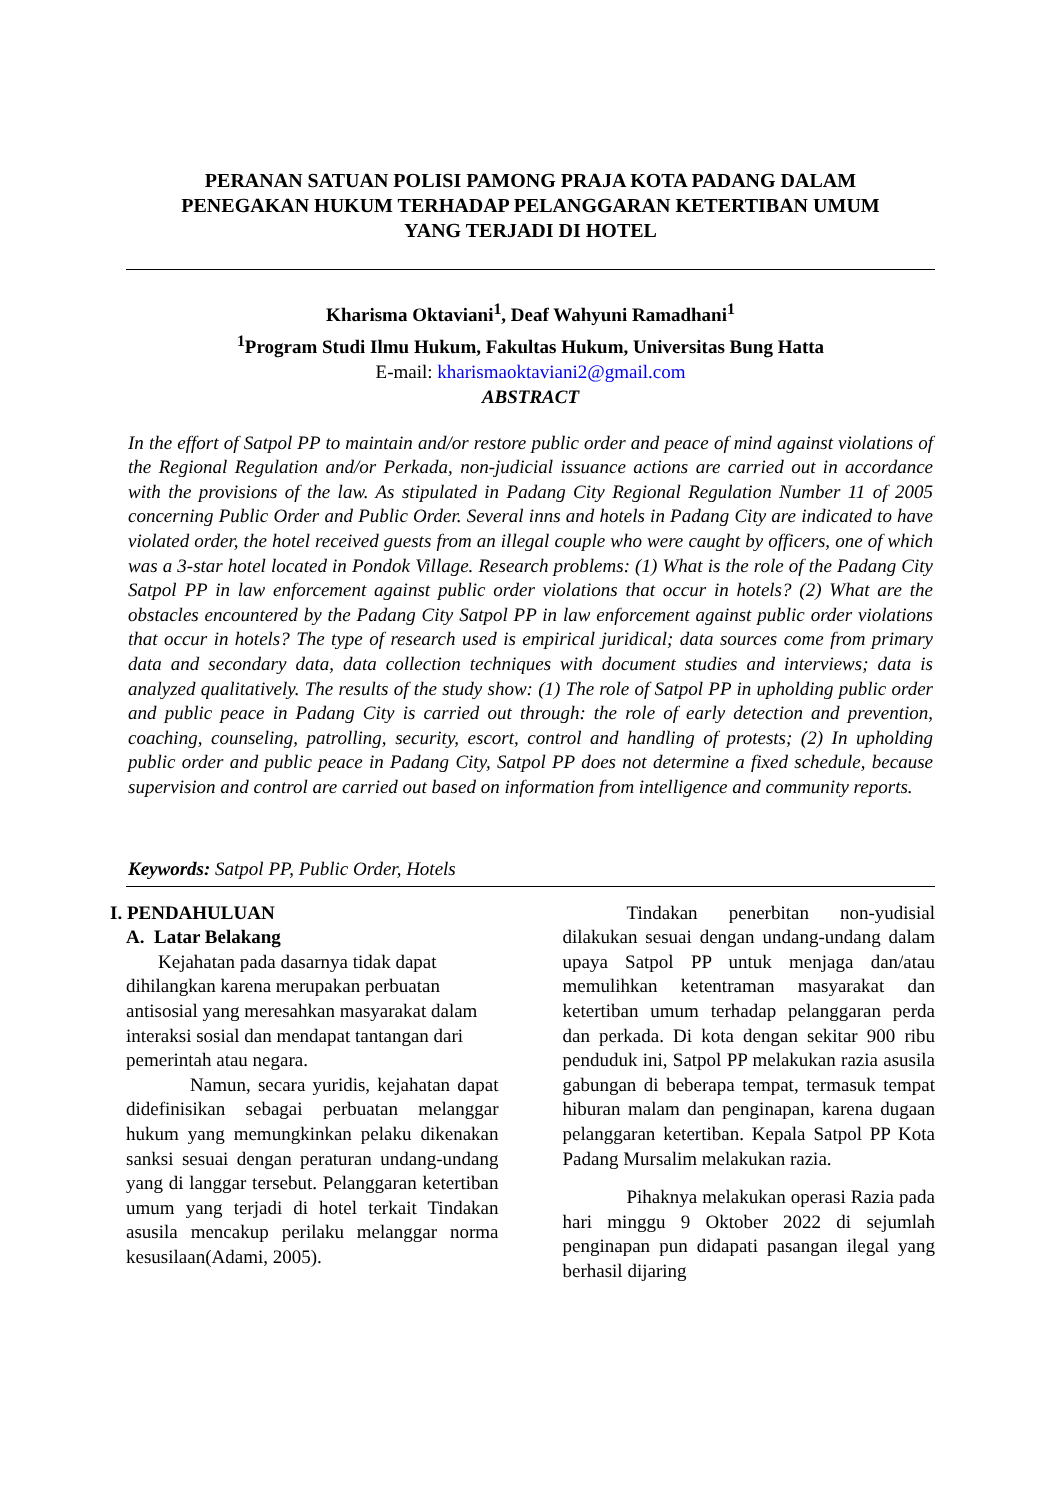PERANAN SATUAN POLISI PAMONG PRAJA KOTA PADANG DALAM
PENEGAKAN HUKUM TERHADAP PELANGGARAN KETERTIBAN UMUM
YANG TERJADI DI HOTEL
Kharisma Oktaviani<sup>1</sup>, Deaf Wahyuni Ramadhani<sup>1</sup>
<sup>1</sup> Program Studi Ilmu Hukum, Fakultas Hukum, Universitas Bung Hatta
E-mail: kharismaoktaviani2@gmail.com
ABSTRACT
In the effort of Satpol PP to maintain and/or restore public order and peace of mind against violations of the Regional Regulation and/or Perkada, non-judicial issuance actions are carried out in accordance with the provisions of the law. As stipulated in Padang City Regional Regulation Number 11 of 2005 concerning Public Order and Public Order. Several inns and hotels in Padang City are indicated to have violated order, the hotel received guests from an illegal couple who were caught by officers, one of which was a 3-star hotel located in Pondok Village. Research problems: (1) What is the role of the Padang City Satpol PP in law enforcement against public order violations that occur in hotels? (2) What are the obstacles encountered by the Padang City Satpol PP in law enforcement against public order violations that occur in hotels? The type of research used is empirical juridical; data sources come from primary data and secondary data, data collection techniques with document studies and interviews; data is analyzed qualitatively. The results of the study show: (1) The role of Satpol PP in upholding public order and public peace in Padang City is carried out through: the role of early detection and prevention, coaching, counseling, patrolling, security, escort, control and handling of protests; (2) In upholding public order and public peace in Padang City, Satpol PP does not determine a fixed schedule, because supervision and control are carried out based on information from intelligence and community reports.
Keywords: Satpol PP, Public Order, Hotels
I. PENDAHULUAN
A. Latar Belakang
Kejahatan pada dasarnya tidak dapat dihilangkan karena merupakan perbuatan antisosial yang meresahkan masyarakat dalam interaksi sosial dan mendapat tantangan dari pemerintah atau negara.
Namun, secara yuridis, kejahatan dapat didefinisikan sebagai perbuatan melanggar hukum yang memungkinkan pelaku dikenakan sanksi sesuai dengan peraturan undang-undang yang di langgar tersebut. Pelanggaran ketertiban umum yang terjadi di hotel terkait Tindakan asusila mencakup perilaku melanggar norma kesusilaan(Adami, 2005).
Tindakan penerbitan non-yudisial dilakukan sesuai dengan undang-undang dalam upaya Satpol PP untuk menjaga dan/atau memulihkan ketentraman masyarakat dan ketertiban umum terhadap pelanggaran perda dan perkada. Di kota dengan sekitar 900 ribu penduduk ini, Satpol PP melakukan razia asusila gabungan di beberapa tempat, termasuk tempat hiburan malam dan penginapan, karena dugaan pelanggaran ketertiban. Kepala Satpol PP Kota Padang Mursalim melakukan razia.
Pihaknya melakukan operasi Razia pada hari minggu 9 Oktober 2022 di sejumlah penginapan pun didapati pasangan ilegal yang berhasil dijaring